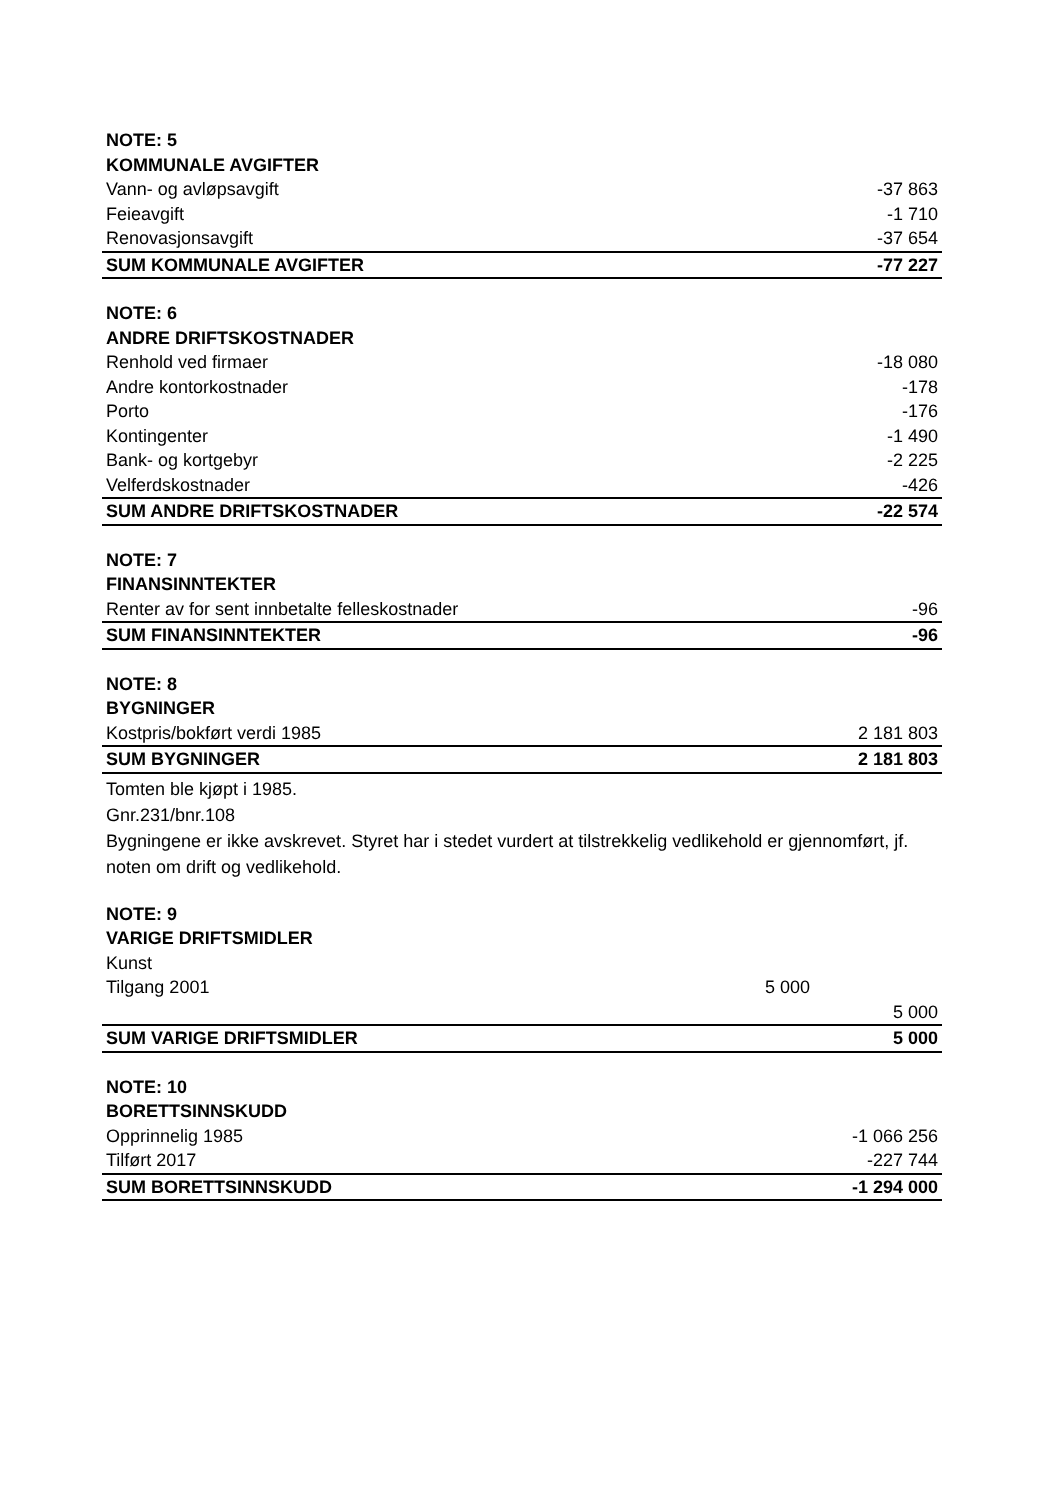| NOTE: 5 | | |
| KOMMUNALE AVGIFTER | | |
| Vann- og avløpsavgift | | -37 863 |
| Feieavgift | | -1 710 |
| Renovasjonsavgift | | -37 654 |
| SUM KOMMUNALE AVGIFTER | | -77 227 |
| NOTE: 6 | | |
| ANDRE DRIFTSKOSTNADER | | |
| Renhold ved firmaer | | -18 080 |
| Andre kontorkostnader | | -178 |
| Porto | | -176 |
| Kontingenter | | -1 490 |
| Bank- og kortgebyr | | -2 225 |
| Velferdskostnader | | -426 |
| SUM ANDRE DRIFTSKOSTNADER | | -22 574 |
| NOTE: 7 | | |
| FINANSINNTEKTER | | |
| Renter av for sent innbetalte felleskostnader | | -96 |
| SUM FINANSINNTEKTER | | -96 |
| NOTE: 8 | | |
| BYGNINGER | | |
| Kostpris/bokført verdi 1985 | | 2 181 803 |
| SUM BYGNINGER | | 2 181 803 |
Tomten ble kjøpt i 1985.
Gnr.231/bnr.108
Bygningene er ikke avskrevet. Styret har i stedet vurdert at tilstrekkelig vedlikehold er gjennomført, jf. noten om drift og vedlikehold.
| NOTE: 9 | | |
| VARIGE DRIFTSMIDLER | | |
| Kunst | | |
| Tilgang 2001 | 5 000 | |
| | | 5 000 |
| SUM VARIGE DRIFTSMIDLER | | 5 000 |
| NOTE: 10 | | |
| BORETTSINNSKUDD | | |
| Opprinnelig 1985 | | -1 066 256 |
| Tilført 2017 | | -227 744 |
| SUM BORETTSINNSKUDD | | -1 294 000 |